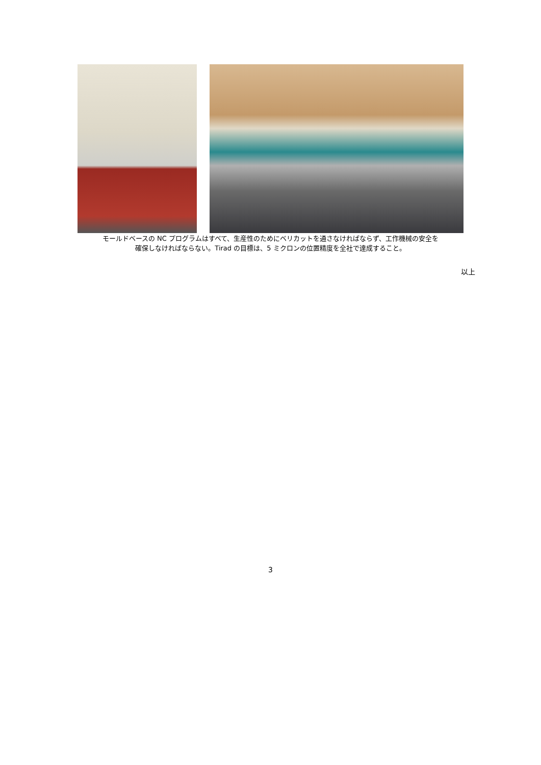モールドベースの NC プログラムはすべて、生産性のためにベリカットを通さなければならず、工作機械の安全を
確保しなければならない。Tirad の目標は、5 ミクロンの位置精度を全社で達成すること。
以上
3